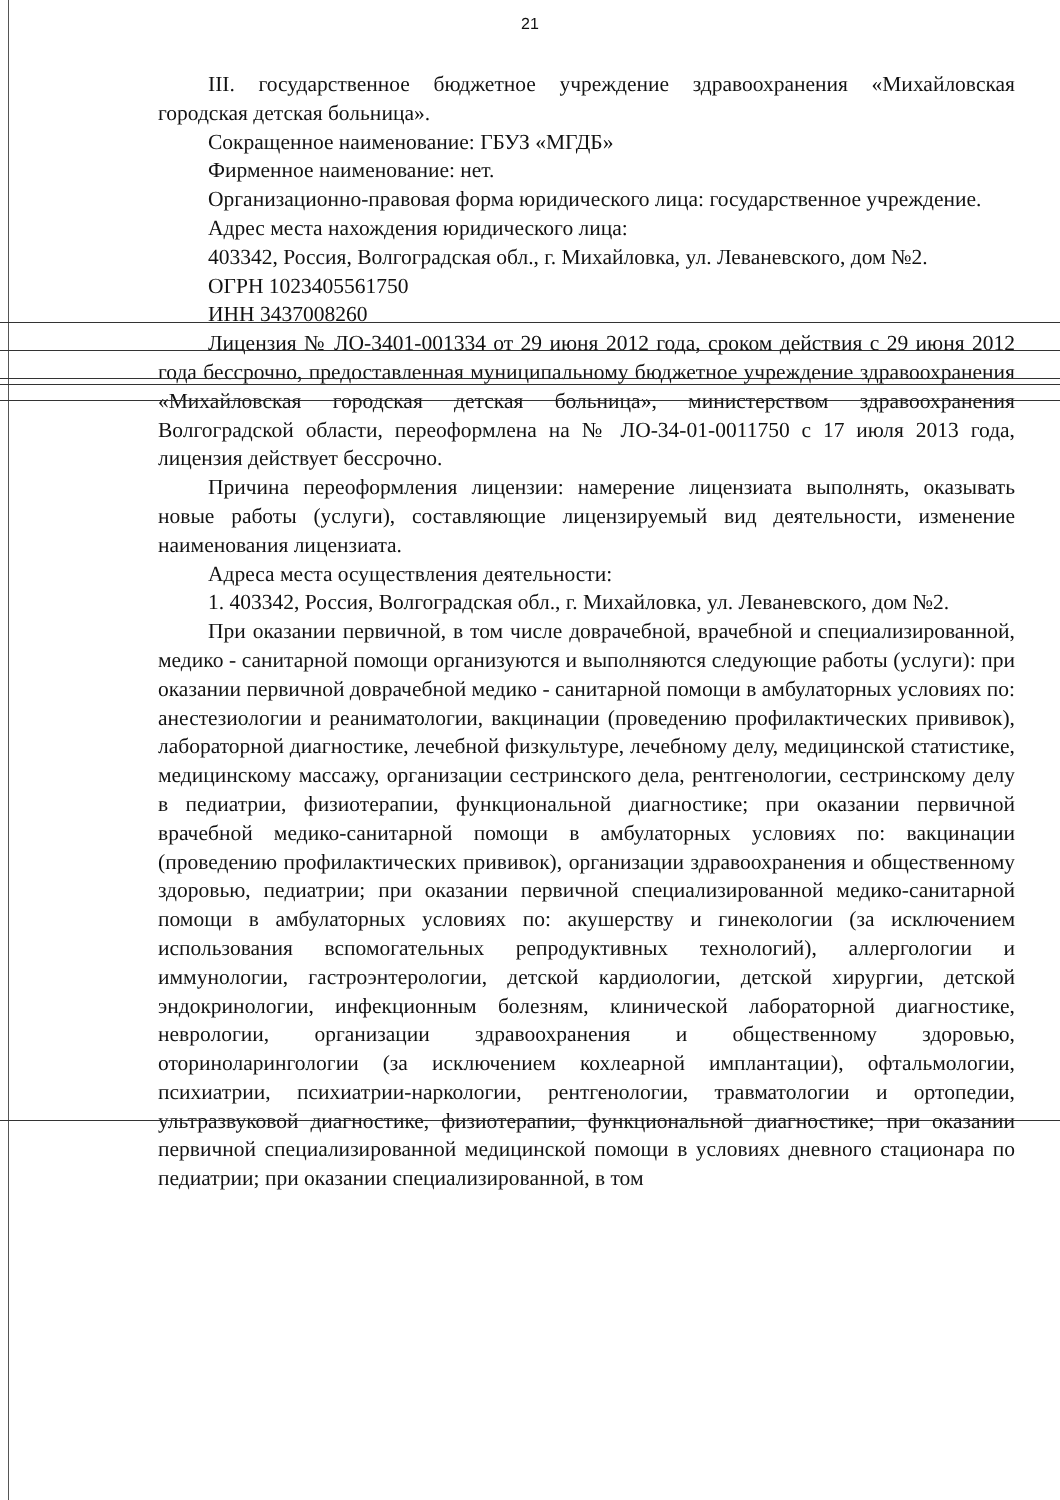21
III. государственное бюджетное учреждение здравоохранения «Михайловская городская детская больница».
Сокращенное наименование: ГБУЗ «МГДБ»
Фирменное наименование: нет.
Организационно-правовая форма юридического лица: государственное учреждение.
Адрес места нахождения юридического лица:
403342, Россия, Волгоградская обл., г. Михайловка, ул. Леваневского, дом №2.
ОГРН 1023405561750
ИНН 3437008260
Лицензия № ЛО-3401-001334 от 29 июня 2012 года, сроком действия с 29 июня 2012 года бессрочно, предоставленная муниципальному бюджетное учреждение здравоохранения «Михайловская городская детская больница», министерством здравоохранения Волгоградской области, переоформлена на № ЛО-34-01-0011750 с 17 июля 2013 года, лицензия действует бессрочно.
Причина переоформления лицензии: намерение лицензиата выполнять, оказывать новые работы (услуги), составляющие лицензируемый вид деятельности, изменение наименования лицензиата.
Адреса места осуществления деятельности:
1. 403342, Россия, Волгоградская обл., г. Михайловка, ул. Леваневского, дом №2.
При оказании первичной, в том числе доврачебной, врачебной и специализированной, медико - санитарной помощи организуются и выполняются следующие работы (услуги): при оказании первичной доврачебной медико - санитарной помощи в амбулаторных условиях по: анестезиологии и реаниматологии, вакцинации (проведению профилактических прививок), лабораторной диагностике, лечебной физкультуре, лечебному делу, медицинской статистике, медицинскому массажу, организации сестринского дела, рентгенологии, сестринскому делу в педиатрии, физиотерапии, функциональной диагностике; при оказании первичной врачебной медико-санитарной помощи в амбулаторных условиях по: вакцинации (проведению профилактических прививок), организации здравоохранения и общественному здоровью, педиатрии; при оказании первичной специализированной медико-санитарной помощи в амбулаторных условиях по: акушерству и гинекологии (за исключением использования вспомогательных репродуктивных технологий), аллергологии и иммунологии, гастроэнтерологии, детской кардиологии, детской хирургии, детской эндокринологии, инфекционным болезням, клинической лабораторной диагностике, неврологии, организации здравоохранения и общественному здоровью, оториноларингологии (за исключением кохлеарной имплантации), офтальмологии, психиатрии, психиатрии-наркологии, рентгенологии, травматологии и ортопедии, ультразвуковой диагностике, физиотерапии, функциональной диагностике; при оказании первичной специализированной медицинской помощи в условиях дневного стационара по педиатрии; при оказании специализированной, в том